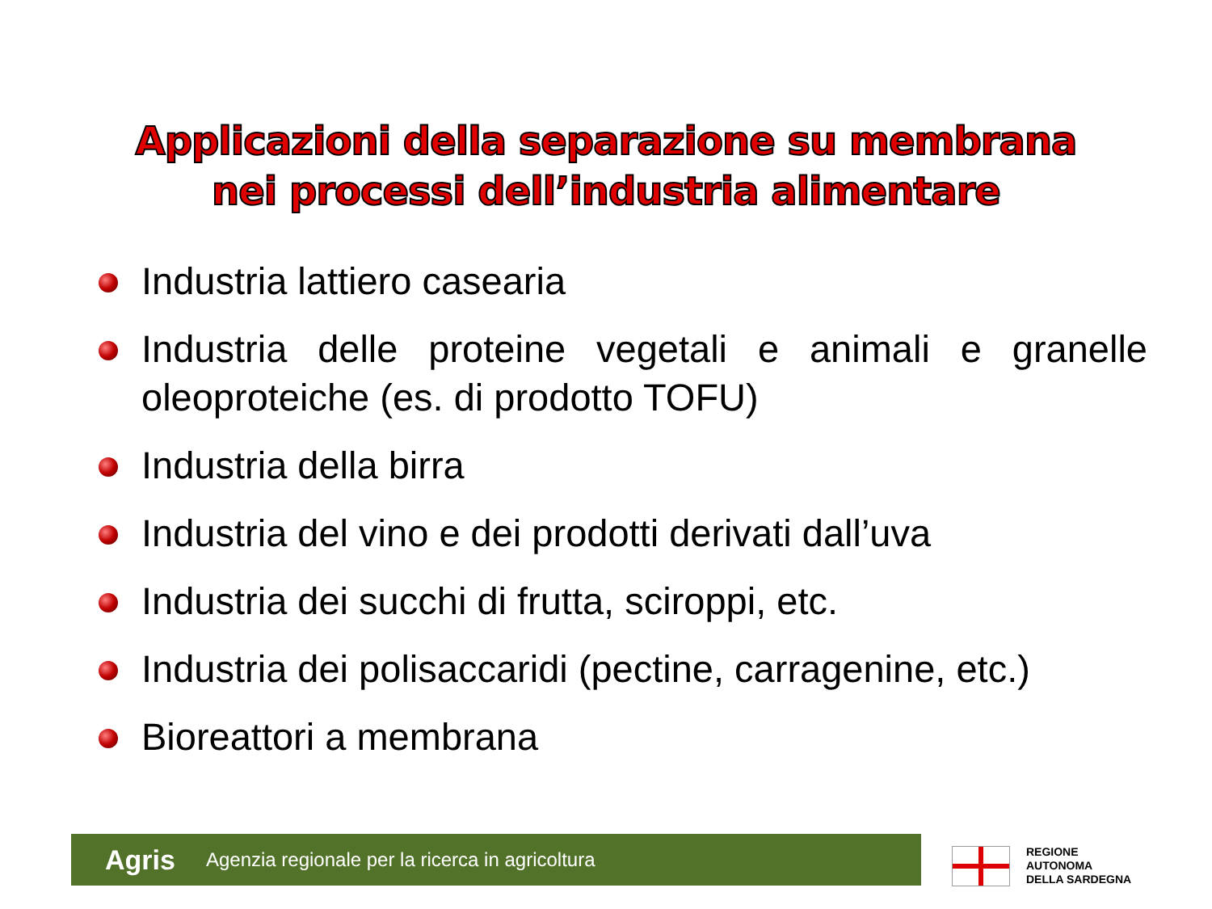Applicazioni della separazione su membrana
nei processi dell’industria alimentare
Industria lattiero casearia
Industria delle proteine vegetali e animali e granelle oleoproteiche (es. di prodotto TOFU)
Industria della birra
Industria del vino e dei prodotti derivati dall’uva
Industria dei succhi di frutta, sciroppi, etc.
Industria dei polisaccaridi (pectine, carragenine, etc.)
Bioreattori a membrana
Agris Agenzia regionale per la ricerca in agricoltura
REGIONE
AUTONOMA
DELLA SARDEGNA